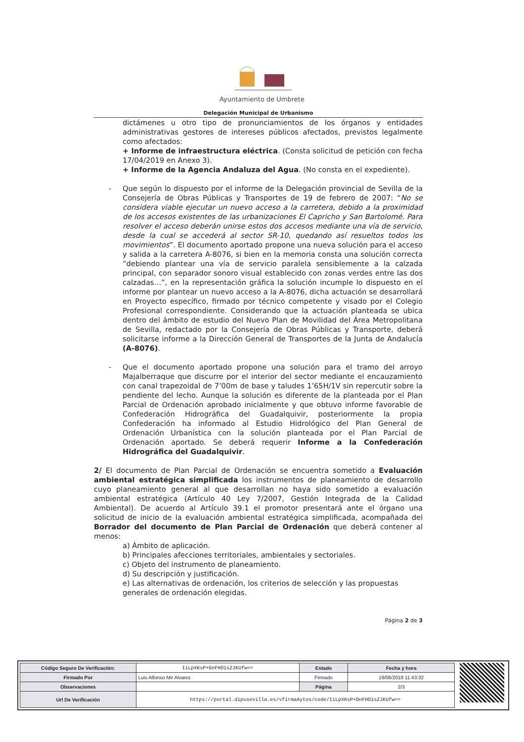Ayuntamiento de Umbrete
Delegación Municipal de Urbanismo
dictámenes u otro tipo de pronunciamientos de los órganos y entidades administrativas gestores de intereses públicos afectados, previstos legalmente como afectados:
+ Informe de infraestructura eléctrica. (Consta solicitud de petición con fecha 17/04/2019 en Anexo 3).
+ Informe de la Agencia Andaluza del Agua. (No consta en el expediente).
- Que según lo dispuesto por el informe de la Delegación provincial de Sevilla de la Consejería de Obras Públicas y Transportes de 19 de febrero de 2007: “No se considera viable ejecutar un nuevo acceso a la carretera, debido a la proximidad de los accesos existentes de las urbanizaciones El Capricho y San Bartolomé. Para resolver el acceso deberán unirse estos dos accesos mediante una vía de servicio, desde la cual se accederá al sector SR-10, quedando así resueltos todos los movimientos”. El documento aportado propone una nueva solución para el acceso y salida a la carretera A-8076, si bien en la memoria consta una solución correcta “debiendo plantear una vía de servicio paralela sensiblemente a la calzada principal, con separador sonoro visual establecido con zonas verdes entre las dos calzadas…”, en la representación gráfica la solución incumple lo dispuesto en el informe por plantear un nuevo acceso a la A-8076, dicha actuación se desarrollará en Proyecto específico, firmado por técnico competente y visado por el Colegio Profesional correspondiente. Considerando que la actuación planteada se ubica dentro del ámbito de estudio del Nuevo Plan de Movilidad del Área Metropolitana de Sevilla, redactado por la Consejería de Obras Públicas y Transporte, deberá solicitarse informe a la Dirección General de Transportes de la Junta de Andalucía (A-8076).
- Que el documento aportado propone una solución para el tramo del arroyo Majalberraque que discurre por el interior del sector mediante el encauzamiento con canal trapezoidal de 7’00m de base y taludes 1’65H/1V sin repercutir sobre la pendiente del lecho. Aunque la solución es diferente de la planteada por el Plan Parcial de Ordenación aprobado inicialmente y que obtuvo informe favorable de Confederación Hidrográfica del Guadalquivir, posteriormente la propia Confederación ha informado al Estudio Hidrológico del Plan General de Ordenación Urbanística con la solución planteada por el Plan Parcial de Ordenación aportado. Se deberá requerir Informe a la Confederación Hidrográfica del Guadalquivir.
2/ El documento de Plan Parcial de Ordenación se encuentra sometido a Evaluación ambiental estratégica simplificada los instrumentos de planeamiento de desarrollo cuyo planeamiento general al que desarrollan no haya sido sometido a evaluación ambiental estratégica (Artículo 40 Ley 7/2007, Gestión Integrada de la Calidad Ambiental). De acuerdo al Artículo 39.1 el promotor presentará ante el órgano una solicitud de inicio de la evaluación ambiental estratégica simplificada, acompañada del Borrador del documento de Plan Parcial de Ordenación que deberá contener al menos:
a) Ámbito de aplicación.
b) Principales afecciones territoriales, ambientales y sectoriales.
c) Objeto del instrumento de planeamiento.
d) Su descripción y justificación.
e) Las alternativas de ordenación, los criterios de selección y las propuestas generales de ordenación elegidas.
Página 2 de 3
| Código Seguro De Verificación: | IiLpXKsP+DnFHO1sZJKUfw== | Estado | Fecha y hora |
| Firmado Por | Luis Alfonso Mir Alvarez | Firmado | 19/06/2019 11:43:32 |
| Observaciones | | Página | 2/3 |
| Url De Verificación | https://portal.dipusevilla.es/vfirmaAytos/code/IiLpXKsP+DnFHO1sZJKUfw== | | |